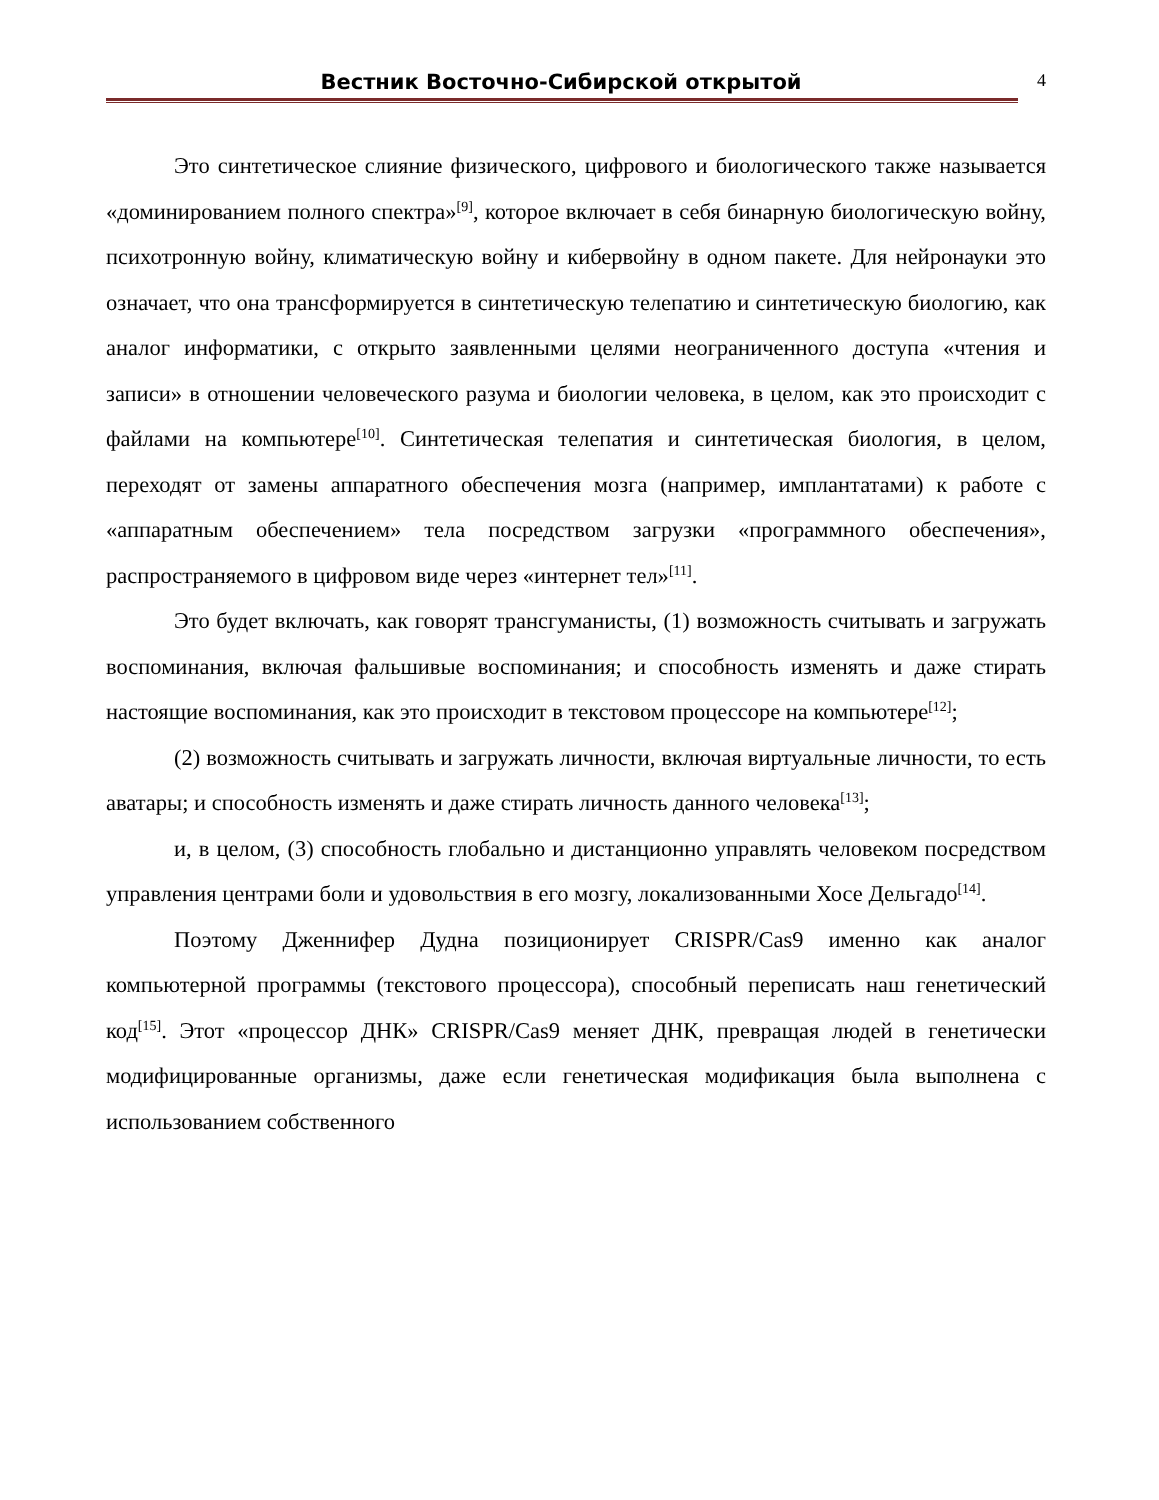Вестник Восточно-Сибирской открытой
4
Это синтетическое слияние физического, цифрового и биологического также называется «доминированием полного спектра»<sup>[9]</sup>, которое включает в себя бинарную биологическую войну, психотронную войну, климатическую войну и кибервойну в одном пакете. Для нейронауки это означает, что она трансформируется в синтетическую телепатию и синтетическую биологию, как аналог информатики, с открыто заявленными целями неограниченного доступа «чтения и записи» в отношении человеческого разума и биологии человека, в целом, как это происходит с файлами на компьютере<sup>[10]</sup>. Синтетическая телепатия и синтетическая биология, в целом, переходят от замены аппаратного обеспечения мозга (например, имплантатами) к работе с «аппаратным обеспечением» тела посредством загрузки «программного обеспечения», распространяемого в цифровом виде через «интернет тел»<sup>[11]</sup>.
Это будет включать, как говорят трансгуманисты, (1) возможность считывать и загружать воспоминания, включая фальшивые воспоминания; и способность изменять и даже стирать настоящие воспоминания, как это происходит в текстовом процессоре на компьютере<sup>[12]</sup>;
(2) возможность считывать и загружать личности, включая виртуальные личности, то есть аватары; и способность изменять и даже стирать личность данного человека<sup>[13]</sup>;
и, в целом, (3) способность глобально и дистанционно управлять человеком посредством управления центрами боли и удовольствия в его мозгу, локализованными Хосе Дельгадо<sup>[14]</sup>.
Поэтому Дженнифер Дудна позиционирует CRISPR/Cas9 именно как аналог компьютерной программы (текстового процессора), способный переписать наш генетический код<sup>[15]</sup>. Этот «процессор ДНК» CRISPR/Cas9 меняет ДНК, превращая людей в генетически модифицированные организмы, даже если генетическая модификация была выполнена с использованием собственного